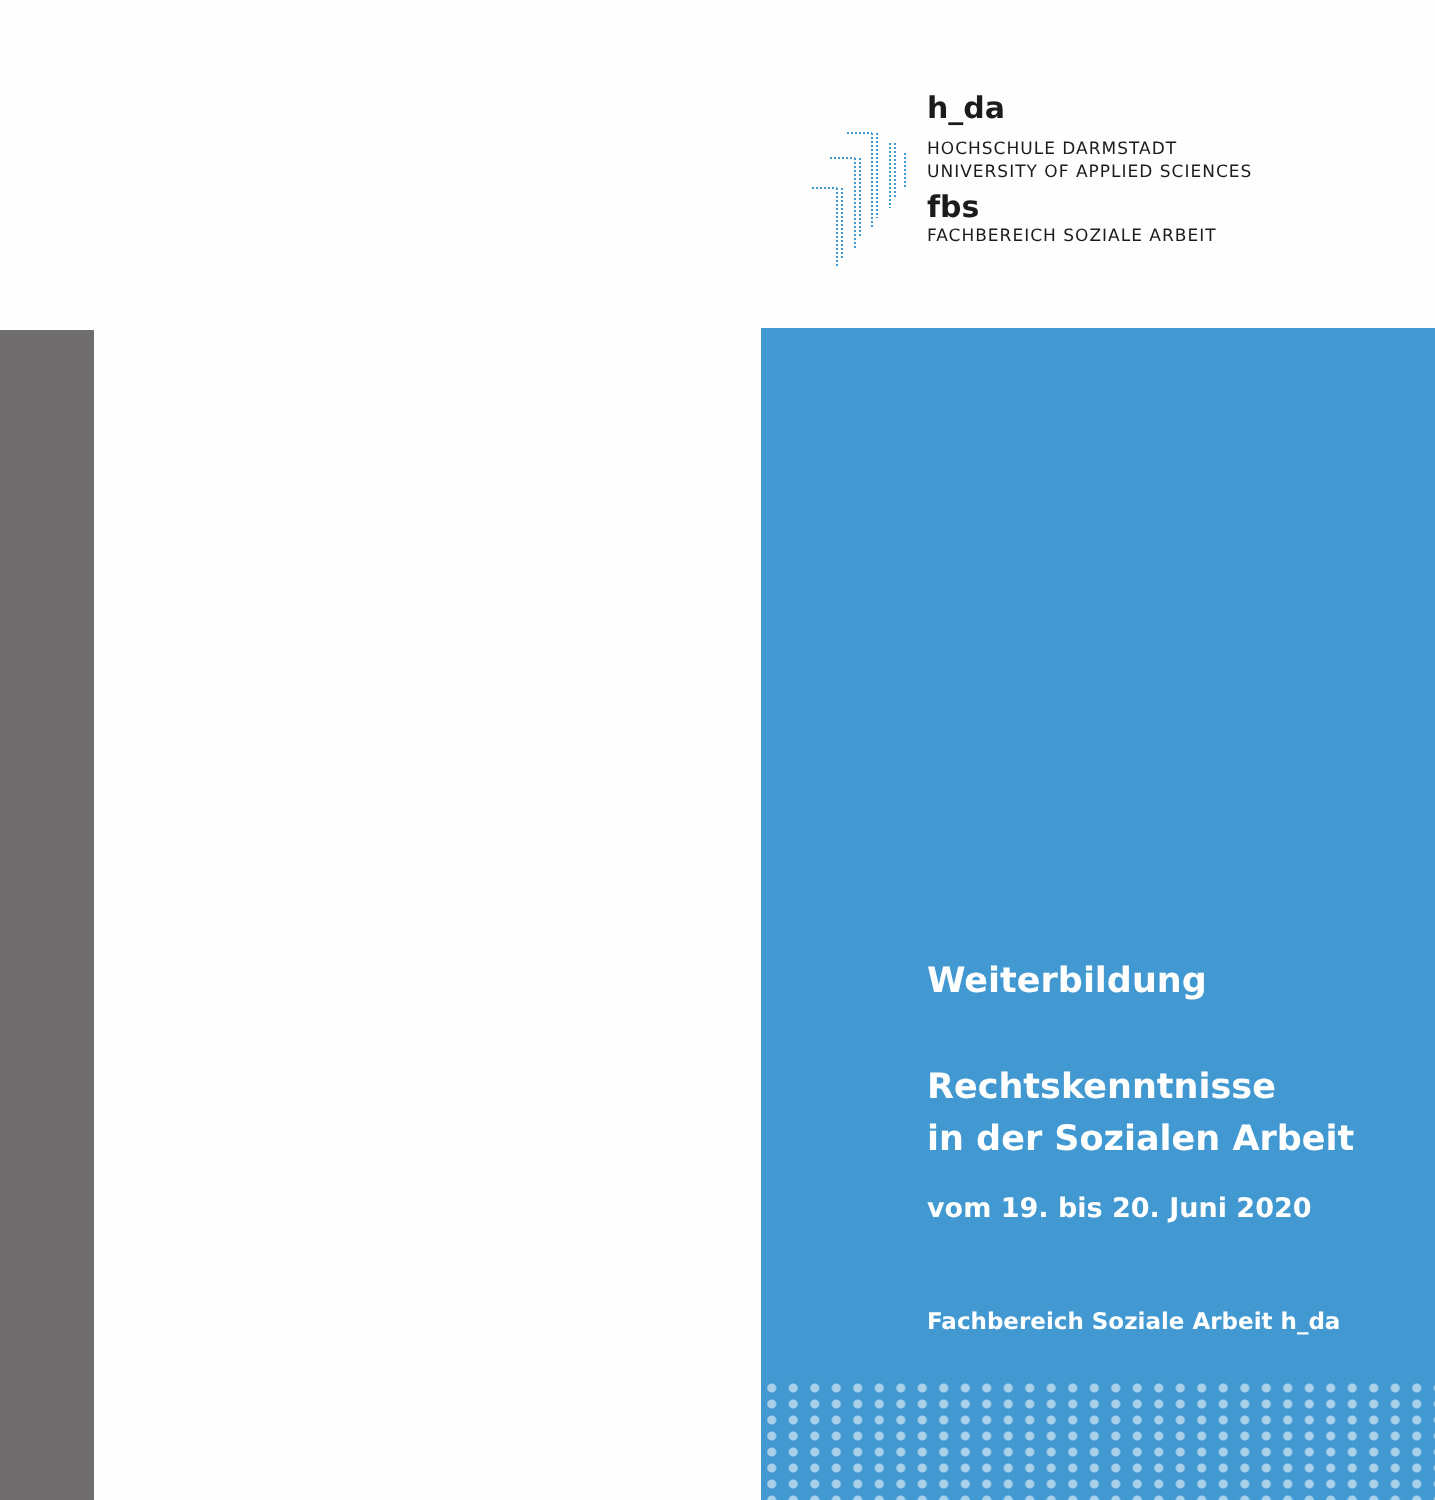h_da
HOCHSCHULE DARMSTADT
UNIVERSITY OF APPLIED SCIENCES
fbs
FACHBEREICH SOZIALE ARBEIT
Weiterbildung
Rechtskenntnisse
in der Sozialen Arbeit
vom 19. bis 20. Juni 2020
Fachbereich Soziale Arbeit h_da